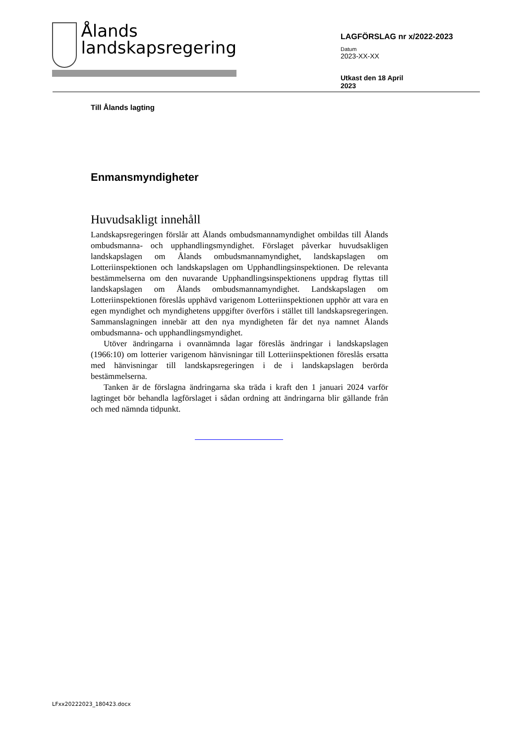Ålands
landskapsregering
LAGFÖRSLAG nr x/2022-2023
Datum
2023-XX-XX
Utkast den 18 April
2023
Till Ålands lagting
Enmansmyndigheter
Huvudsakligt innehåll
Landskapsregeringen förslår att Ålands ombudsmannamyndighet ombildas till Ålands ombudsmanna- och upphandlingsmyndighet. Förslaget påverkar huvudsakligen landskapslagen om Ålands ombudsmannamyndighet, landskapslagen om Lotteriinspektionen och landskapslagen om Upphandlingsinspektionen. De relevanta bestämmelserna om den nuvarande Upphandlingsinspektionens uppdrag flyttas till landskapslagen om Ålands ombudsmannamyndighet. Landskapslagen om Lotteriinspektionen föreslås upphävd varigenom Lotteriinspektionen upphör att vara en egen myndighet och myndighetens uppgifter överförs i stället till landskapsregeringen. Sammanslagningen innebär att den nya myndigheten får det nya namnet Ålands ombudsmanna- och upphandlingsmyndighet.
Utöver ändringarna i ovannämnda lagar föreslås ändringar i landskapslagen (1966:10) om lotterier varigenom hänvisningar till Lotteriinspektionen föreslås ersatta med hänvisningar till landskapsregeringen i de i landskapslagen berörda bestämmelserna.
Tanken är de förslagna ändringarna ska träda i kraft den 1 januari 2024 varför lagtinget bör behandla lagförslaget i sådan ordning att ändringarna blir gällande från och med nämnda tidpunkt.
LFxx20222023_180423.docx